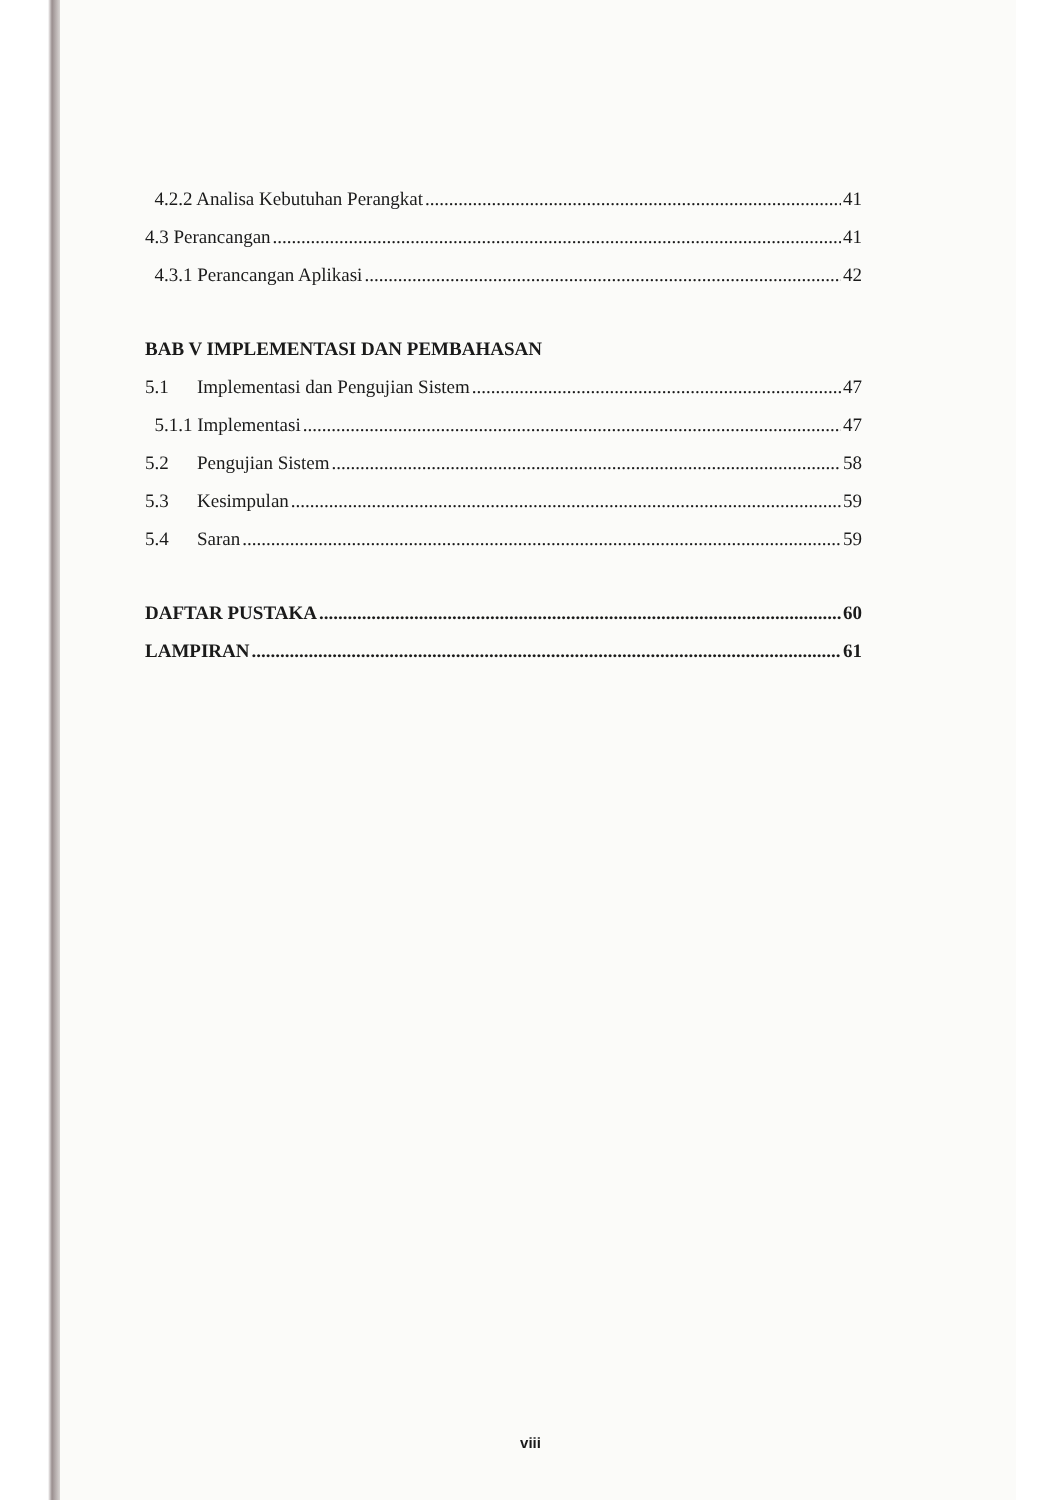4.2.2 Analisa Kebutuhan Perangkat 41
4.3 Perancangan 41
4.3.1 Perancangan Aplikasi 42
BAB V IMPLEMENTASI DAN PEMBAHASAN
5.1 Implementasi dan Pengujian Sistem 47
5.1.1 Implementasi 47
5.2 Pengujian Sistem 58
5.3 Kesimpulan 59
5.4 Saran 59
DAFTAR PUSTAKA 60
LAMPIRAN 61
viii